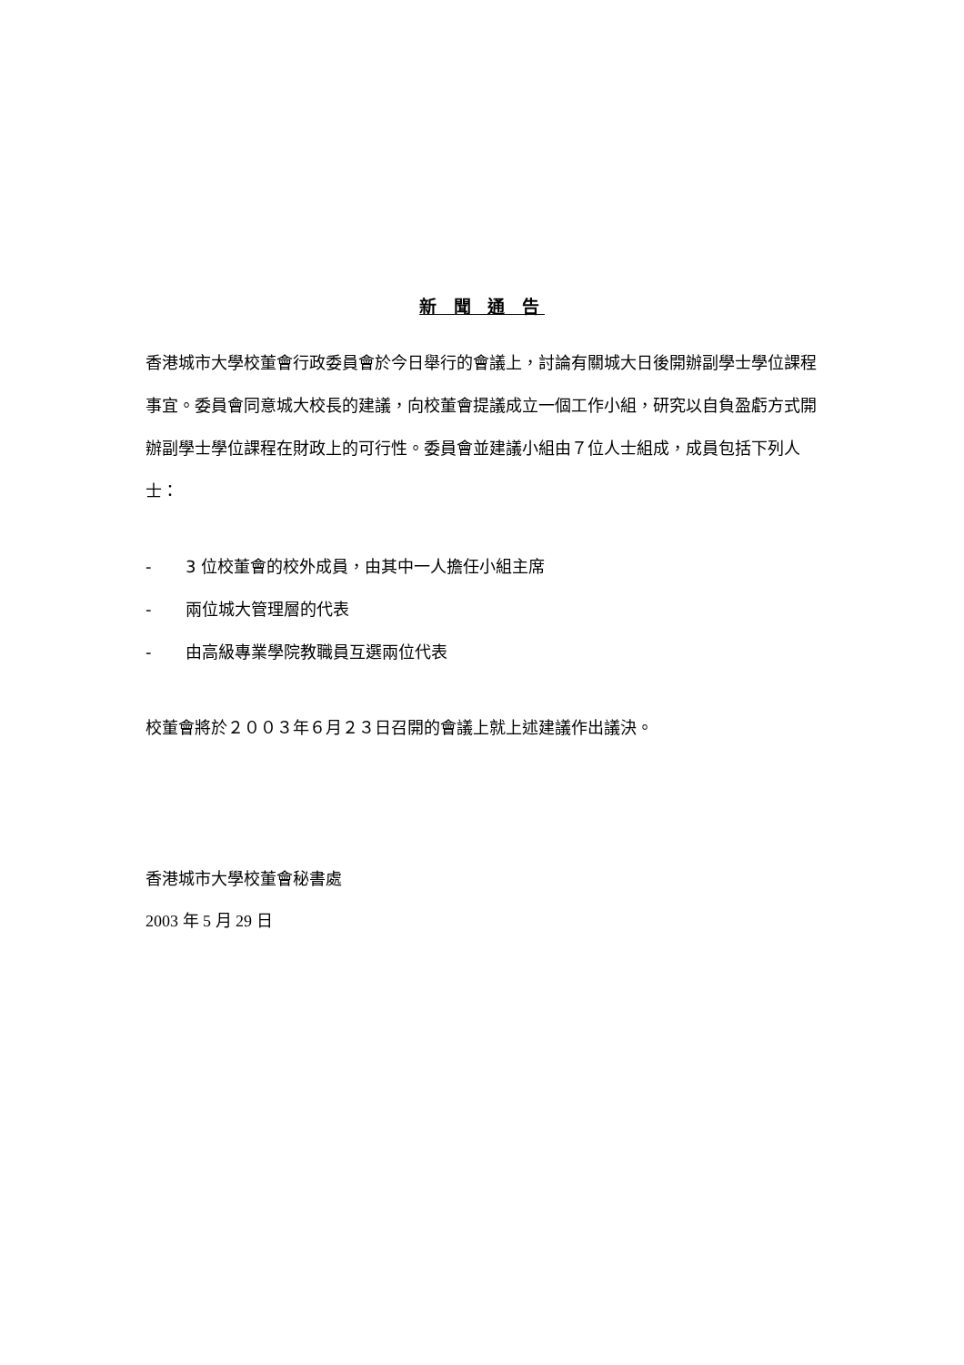新 聞 通 告
香港城市大學校董會行政委員會於今日舉行的會議上，討論有關城大日後開辦副學士學位課程事宜。委員會同意城大校長的建議，向校董會提議成立一個工作小組，研究以自負盈虧方式開辦副學士學位課程在財政上的可行性。委員會並建議小組由７位人士組成，成員包括下列人士：
- 3 位校董會的校外成員，由其中一人擔任小組主席
- 兩位城大管理層的代表
- 由高級專業學院教職員互選兩位代表
校董會將於２００３年６月２３日召開的會議上就上述建議作出議決。
香港城市大學校董會秘書處
2003 年 5 月 29 日